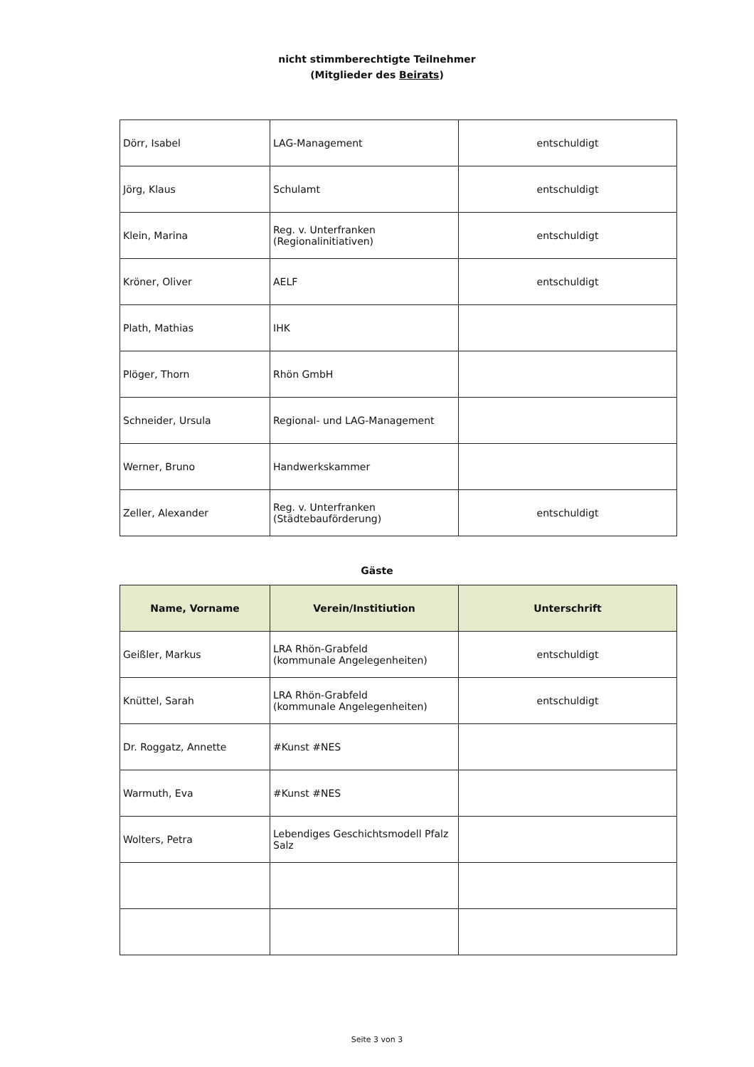nicht stimmberechtigte Teilnehmer
(Mitglieder des Beirats)
| Dörr, Isabel | LAG-Management | entschuldigt |
| Jörg, Klaus | Schulamt | entschuldigt |
| Klein, Marina | Reg. v. Unterfranken (Regionalinitiativen) | entschuldigt |
| Kröner, Oliver | AELF | entschuldigt |
| Plath, Mathias | IHK | |
| Plöger, Thorn | Rhön GmbH | |
| Schneider, Ursula | Regional- und LAG-Management | |
| Werner, Bruno | Handwerkskammer | |
| Zeller, Alexander | Reg. v. Unterfranken (Städtebauförderung) | entschuldigt |
Gäste
| Name, Vorname | Verein/Institiution | Unterschrift |
| --- | --- | --- |
| Geißler, Markus | LRA Rhön-Grabfeld (kommunale Angelegenheiten) | entschuldigt |
| Knüttel, Sarah | LRA Rhön-Grabfeld (kommunale Angelegenheiten) | entschuldigt |
| Dr. Roggatz, Annette | #Kunst #NES | |
| Warmuth, Eva | #Kunst #NES | |
| Wolters, Petra | Lebendiges Geschichtsmodell Pfalz Salz | |
Seite 3 von 3